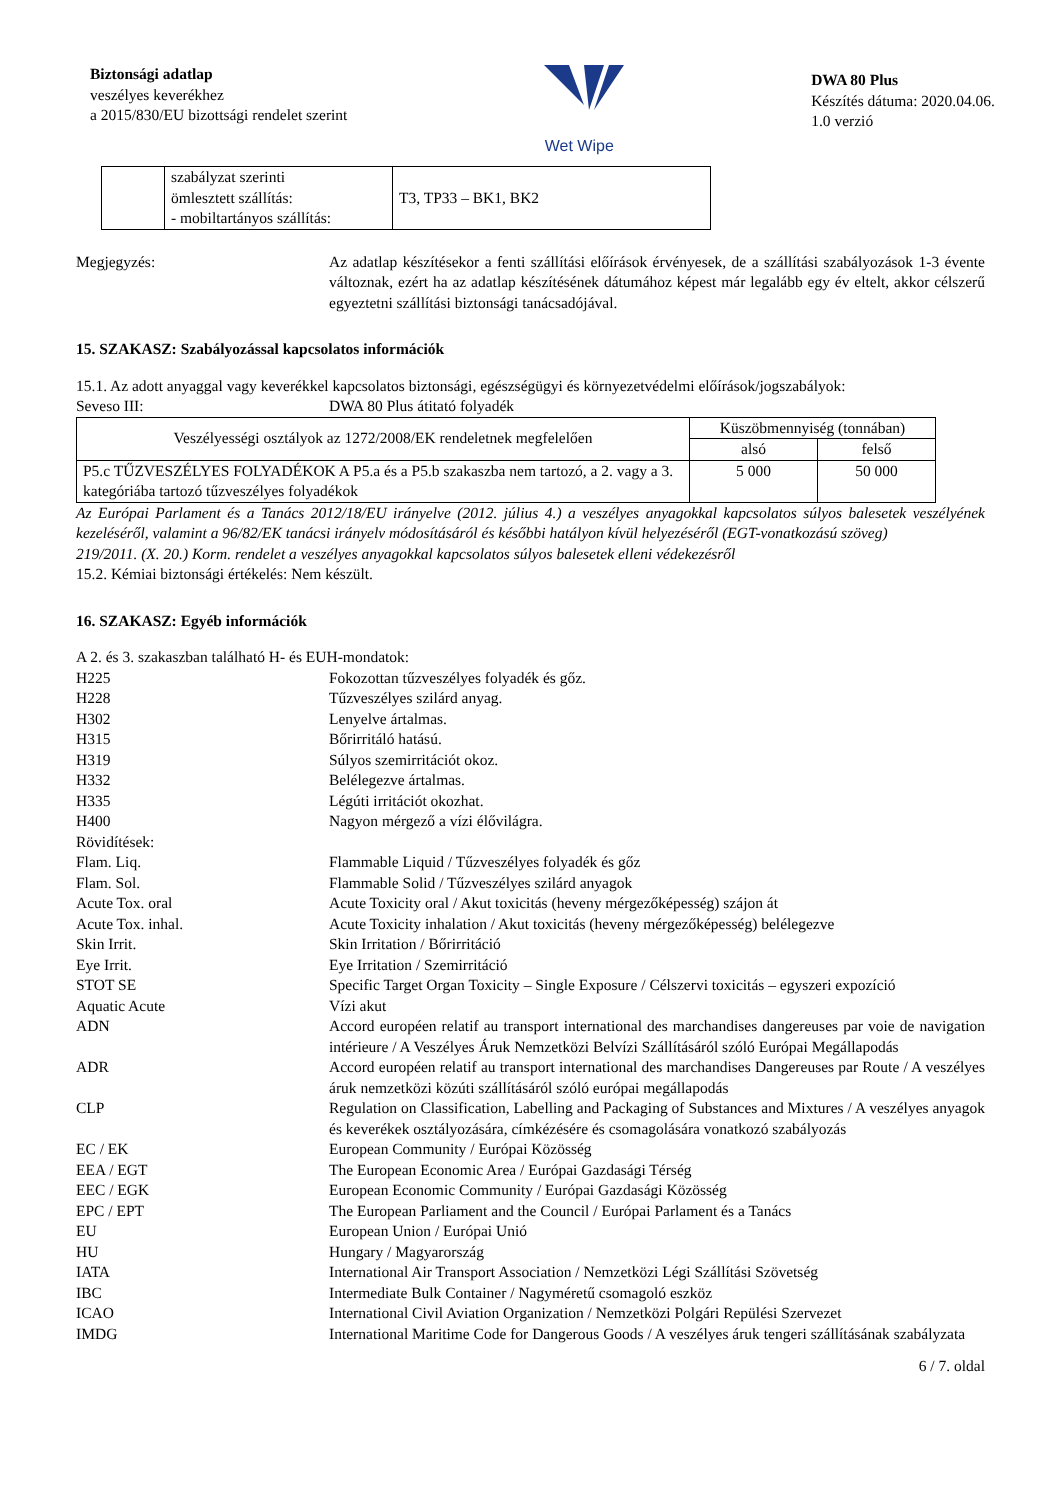Biztonsági adatlap
veszélyes keverékhez
a 2015/830/EU bizottsági rendelet szerint
Wet Wipe
DWA 80 Plus
Készítés dátuma: 2020.04.06.
1.0 verzió
| | szabályzat szerinti ömlesztett szállítás: - mobiltartányos szállítás: | T3, TP33 – BK1, BK2 |
Megjegyzés: Az adatlap készítésekor a fenti szállítási előírások érvényesek, de a szállítási szabályozások 1-3 évente változnak, ezért ha az adatlap készítésének dátumához képest már legalább egy év eltelt, akkor célszerű egyeztetni szállítási biztonsági tanácsadójával.
15. SZAKASZ: Szabályozással kapcsolatos információk
15.1. Az adott anyaggal vagy keverékkel kapcsolatos biztonsági, egészségügyi és környezetvédelmi előírások/jogszabályok:
Seveso III: DWA 80 Plus átitató folyadék
| Veszélyességi osztályok az 1272/2008/EK rendeletnek megfelelően | Küszöbmennyiség (tonnában) | |
| --- | --- | --- |
| | alsó | felső |
| P5.c TŰZVESZÉLYES FOLYADÉKOK A P5.a és a P5.b szakaszba nem tartozó, a 2. vagy a 3. kategóriába tartozó tűzveszélyes folyadékok | 5 000 | 50 000 |
Az Európai Parlament és a Tanács 2012/18/EU irányelve (2012. július 4.) a veszélyes anyagokkal kapcsolatos súlyos balesetek veszélyének kezeléséről, valamint a 96/82/EK tanácsi irányelv módosításáról és későbbi hatályon kívül helyezéséről (EGT-vonatkozású szöveg)
219/2011. (X. 20.) Korm. rendelet a veszélyes anyagokkal kapcsolatos súlyos balesetek elleni védekezésről
15.2. Kémiai biztonsági értékelés: Nem készült.
16. SZAKASZ: Egyéb információk
A 2. és 3. szakaszban található H- és EUH-mondatok:
H225 Fokozottan tűzveszélyes folyadék és gőz.
H228 Tűzveszélyes szilárd anyag.
H302 Lenyelve ártalmas.
H315 Bőrirritáló hatású.
H319 Súlyos szemirritációt okoz.
H332 Belélegezve ártalmas.
H335 Légúti irritációt okozhat.
H400 Nagyon mérgező a vízi élővilágra.
Rövidítések:
Flam. Liq. Flammable Liquid / Tűzveszélyes folyadék és gőz
Flam. Sol. Flammable Solid / Tűzveszélyes szilárd anyagok
Acute Tox. oral Acute Toxicity oral / Akut toxicitás (heveny mérgezőképesség) szájon át
Acute Tox. inhal. Acute Toxicity inhalation / Akut toxicitás (heveny mérgezőképesség) belélegezve
Skin Irrit. Skin Irritation / Bőrirritáció
Eye Irrit. Eye Irritation / Szemirritáció
STOT SE Specific Target Organ Toxicity – Single Exposure / Célszervi toxicitás – egyszeri expozíció
Aquatic Acute Vízi akut
ADN Accord européen relatif au transport international des marchandises dangereuses par voie de navigation intérieure / A Veszélyes Áruk Nemzetközi Belvízi Szállításáról szóló Európai Megállapodás
ADR Accord européen relatif au transport international des marchandises Dangereuses par Route / A veszélyes áruk nemzetközi közúti szállításáról szóló európai megállapodás
CLP Regulation on Classification, Labelling and Packaging of Substances and Mixtures / A veszélyes anyagok és keverékek osztályozására, címkézésére és csomagolására vonatkozó szabályozás
EC / EK European Community / Európai Közösség
EEA / EGT The European Economic Area / Európai Gazdasági Térség
EEC / EGK European Economic Community / Európai Gazdasági Közösség
EPC / EPT The European Parliament and the Council / Európai Parlament és a Tanács
EU European Union / Európai Unió
HU Hungary / Magyarország
IATA International Air Transport Association / Nemzetközi Légi Szállítási Szövetség
IBC Intermediate Bulk Container / Nagyméretű csomagoló eszköz
ICAO International Civil Aviation Organization / Nemzetközi Polgári Repülési Szervezet
IMDG International Maritime Code for Dangerous Goods / A veszélyes áruk tengeri szállításának szabályzata
6 / 7. oldal